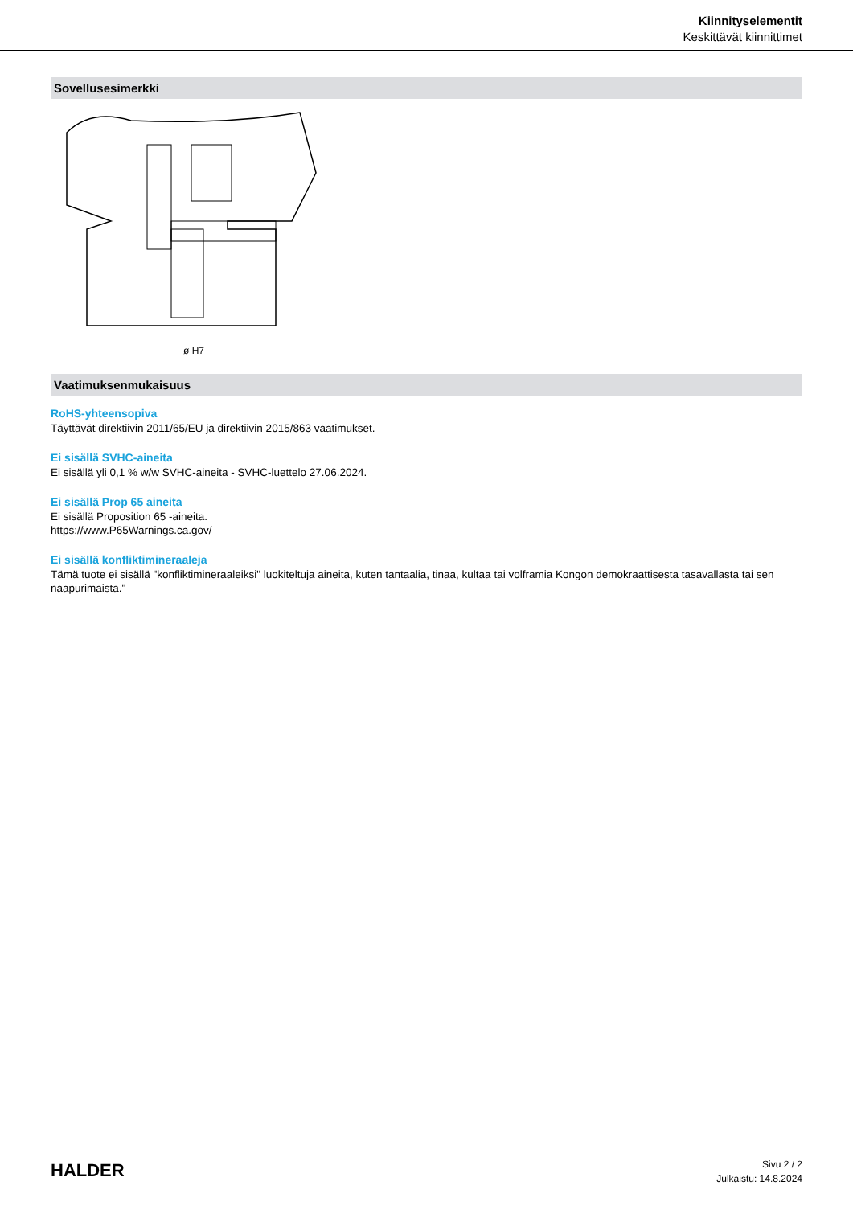Kiinnityselementit
Keskittävät kiinnittimet
Sovellusesimerkki
ø H7
Vaatimuksenmukaisuus
RoHS-yhteensopiva
Täyttävät direktiivin 2011/65/EU ja direktiivin 2015/863 vaatimukset.
Ei sisällä SVHC-aineita
Ei sisällä yli 0,1 % w/w SVHC-aineita - SVHC-luettelo 27.06.2024.
Ei sisällä Prop 65 aineita
Ei sisällä Proposition 65 -aineita.
https://www.P65Warnings.ca.gov/
Ei sisällä konfliktimineraaleja
Tämä tuote ei sisällä "konfliktimineraaleiksi" luokiteltuja aineita, kuten tantaalia, tinaa, kultaa tai volframia Kongon demokraattisesta tasavallasta tai sen naapurimaista."
HALDER
Sivu 2 / 2
Julkaistu: 14.8.2024